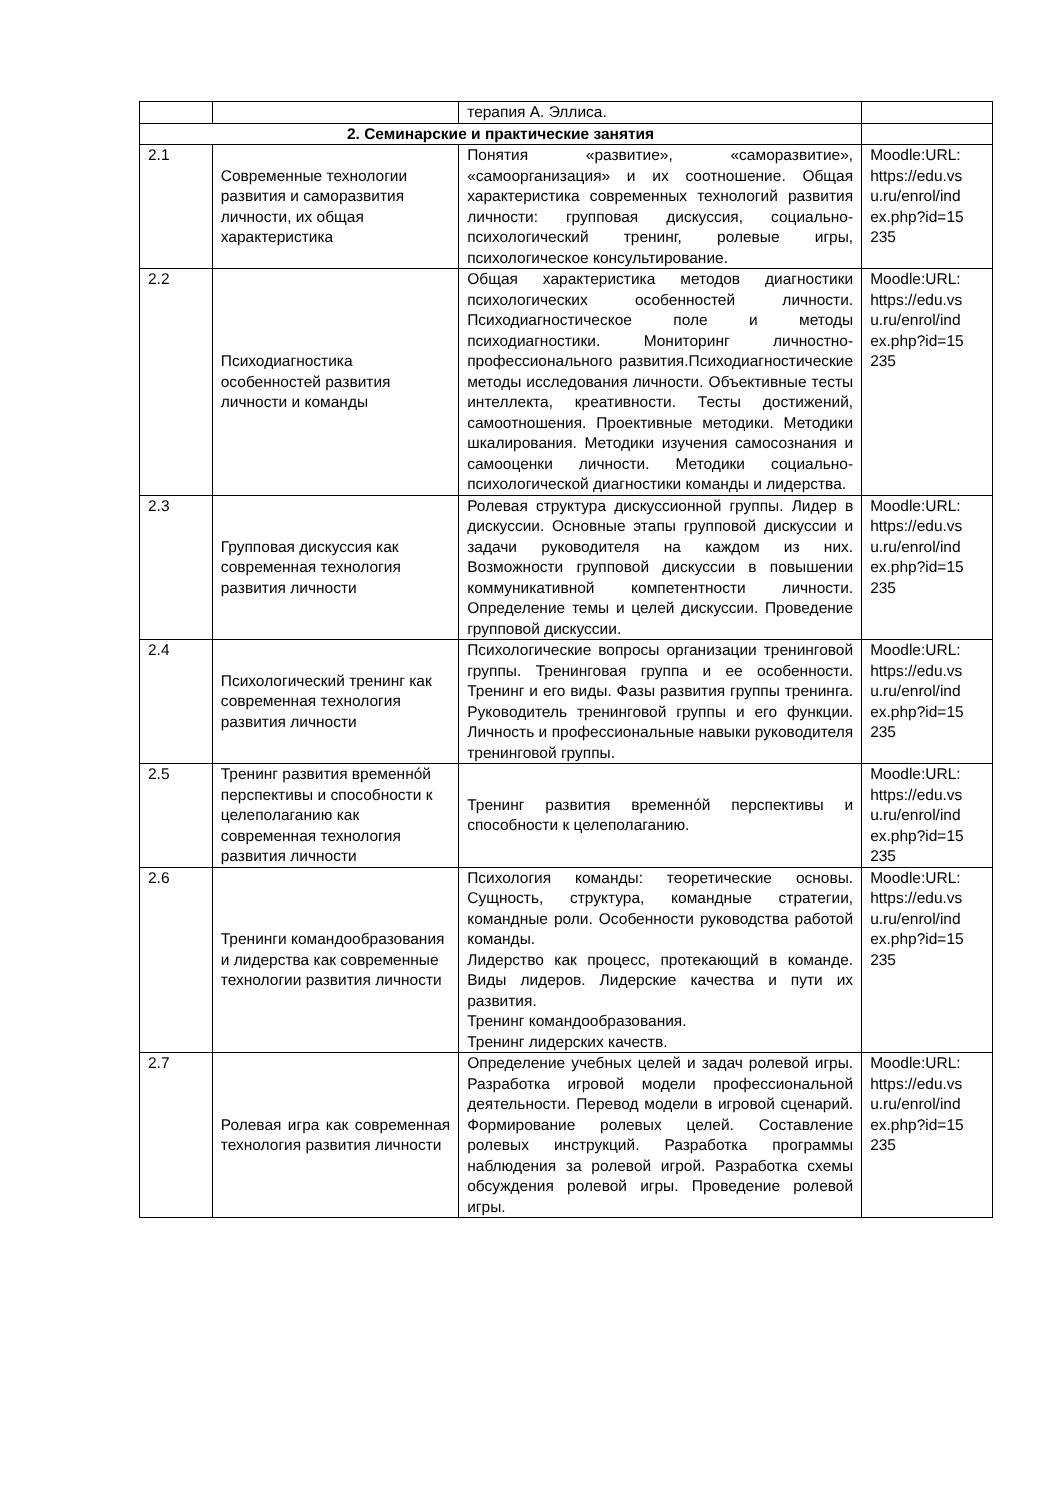| | | терапия А. Эллиса. | |
| 2. Семинарские и практические занятия | | | |
| 2.1 | Современные технологии развития и саморазвития личности, их общая характеристика | Понятия «развитие», «саморазвитие», «самоорганизация» и их соотношение. Общая характеристика современных технологий развития личности: групповая дискуссия, социально-психологический тренинг, ролевые игры, психологическое консультирование. | Moodle:URL: https://edu.vs u.ru/enrol/ind ex.php?id=15 235 |
| 2.2 | Психодиагностика особенностей развития личности и команды | Общая характеристика методов диагностики психологических особенностей личности. Психодиагностическое поле и методы психодиагностики. Мониторинг личностно-профессионального развития.Психодиагностические методы исследования личности. Объективные тесты интеллекта, креативности. Тесты достижений, самоотношения. Проективные методики. Методики шкалирования. Методики изучения самосознания и самооценки личности. Методики социально-психологической диагностики команды и лидерства. | Moodle:URL: https://edu.vs u.ru/enrol/ind ex.php?id=15 235 |
| 2.3 | Групповая дискуссия как современная технология развития личности | Ролевая структура дискуссионной группы. Лидер в дискуссии. Основные этапы групповой дискуссии и задачи руководителя на каждом из них. Возможности групповой дискуссии в повышении коммуникативной компетентности личности. Определение темы и целей дискуссии. Проведение групповой дискуссии. | Moodle:URL: https://edu.vs u.ru/enrol/ind ex.php?id=15 235 |
| 2.4 | Психологический тренинг как современная технология развития личности | Психологические вопросы организации тренинговой группы. Тренинговая группа и ее особенности. Тренинг и его виды. Фазы развития группы тренинга. Руководитель тренинговой группы и его функции. Личность и профессиональные навыки руководителя тренинговой группы. | Moodle:URL: https://edu.vs u.ru/enrol/ind ex.php?id=15 235 |
| 2.5 | Тренинг развития временнóй перспективы и способности к целеполаганию как современная технология развития личности | Тренинг развития временнóй перспективы и способности к целеполаганию. | Moodle:URL: https://edu.vs u.ru/enrol/ind ex.php?id=15 235 |
| 2.6 | Тренинги командообразования и лидерства как современные технологии развития личности | Психология команды: теоретические основы. Сущность, структура, командные стратегии, командные роли. Особенности руководства работой команды. Лидерство как процесс, протекающий в команде. Виды лидеров. Лидерские качества и пути их развития. Тренинг командообразования. Тренинг лидерских качеств. | Moodle:URL: https://edu.vs u.ru/enrol/ind ex.php?id=15 235 |
| 2.7 | Ролевая игра как современная технология развития личности | Определение учебных целей и задач ролевой игры. Разработка игровой модели профессиональной деятельности. Перевод модели в игровой сценарий. Формирование ролевых целей. Составление ролевых инструкций. Разработка программы наблюдения за ролевой игрой. Разработка схемы обсуждения ролевой игры. Проведение ролевой игры. | Moodle:URL: https://edu.vs u.ru/enrol/ind ex.php?id=15 235 |